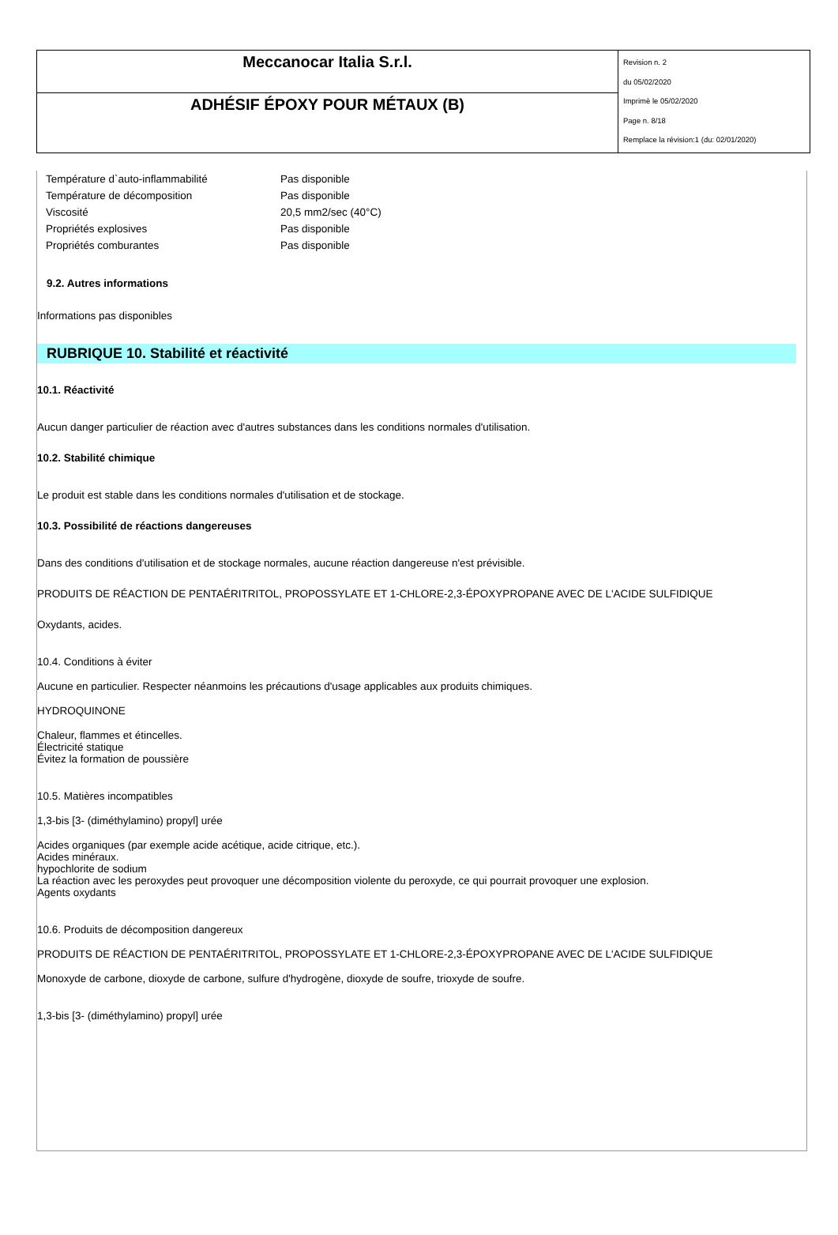| Meccanocar Italia S.r.l. | Revision n. 2 du 05/02/2020 Imprimè le 05/02/2020 Page n. 8/18 Remplace la révision:1 (du: 02/01/2020) |
| ADHÉSIF ÉPOXY POUR MÉTAUX (B) | |
| Température d`auto-inflammabilité | Pas disponible |
| Température de décomposition | Pas disponible |
| Viscosité | 20,5 mm2/sec (40°C) |
| Propriétés explosives | Pas disponible |
| Propriétés comburantes | Pas disponible |
9.2. Autres informations
Informations pas disponibles
RUBRIQUE 10. Stabilité et réactivité
10.1. Réactivité
Aucun danger particulier de réaction avec d'autres substances dans les conditions normales d'utilisation.
10.2. Stabilité chimique
Le produit est stable dans les conditions normales d'utilisation et de stockage.
10.3. Possibilité de réactions dangereuses
Dans des conditions d'utilisation et de stockage normales, aucune réaction dangereuse n'est prévisible.
PRODUITS DE RÉACTION DE PENTAÉRITRITOL, PROPOSSYLATE ET 1-CHLORE-2,3-ÉPOXYPROPANE AVEC DE L'ACIDE SULFIDIQUE
Oxydants, acides.
10.4. Conditions à éviter
Aucune en particulier. Respecter néanmoins les précautions d'usage applicables aux produits chimiques.
HYDROQUINONE
Chaleur, flammes et étincelles.
Électricité statique
Évitez la formation de poussière
10.5. Matières incompatibles
1,3-bis [3- (diméthylamino) propyl] urée
Acides organiques (par exemple acide acétique, acide citrique, etc.).
Acides minéraux.
hypochlorite de sodium
La réaction avec les peroxydes peut provoquer une décomposition violente du peroxyde, ce qui pourrait provoquer une explosion.
Agents oxydants
10.6. Produits de décomposition dangereux
PRODUITS DE RÉACTION DE PENTAÉRITRITOL, PROPOSSYLATE ET 1-CHLORE-2,3-ÉPOXYPROPANE AVEC DE L'ACIDE SULFIDIQUE
Monoxyde de carbone, dioxyde de carbone, sulfure d'hydrogène, dioxyde de soufre, trioxyde de soufre.
1,3-bis [3- (diméthylamino) propyl] urée